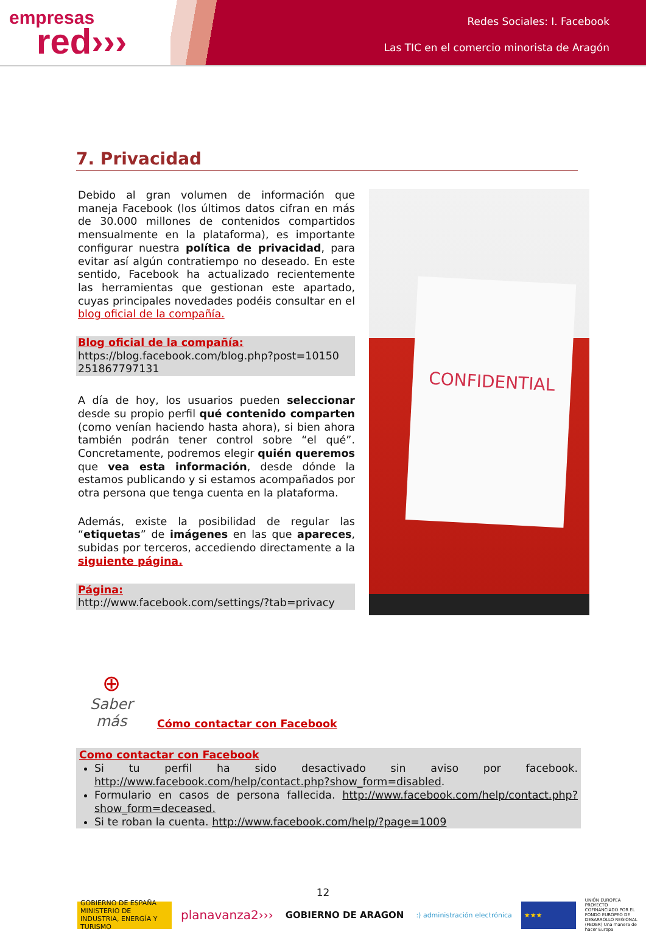empresas
red›››
Redes Sociales: I. Facebook
Las TIC en el comercio minorista de Aragón
7. Privacidad
Debido al gran volumen de información que maneja Facebook (los últimos datos cifran en más de 30.000 millones de contenidos compartidos mensualmente en la plataforma), es importante configurar nuestra política de privacidad, para evitar así algún contratiempo no deseado. En este sentido, Facebook ha actualizado recientemente las herramientas que gestionan este apartado, cuyas principales novedades podéis consultar en el blog oficial de la compañía.
Blog oficial de la compañía:
https://blog.facebook.com/blog.php?post=10150 251867797131
A día de hoy, los usuarios pueden seleccionar desde su propio perfil qué contenido comparten (como venían haciendo hasta ahora), si bien ahora también podrán tener control sobre “el qué”. Concretamente, podremos elegir quién queremos que vea esta información, desde dónde la estamos publicando y si estamos acompañados por otra persona que tenga cuenta en la plataforma.
Además, existe la posibilidad de regular las “etiquetas” de imágenes en las que apareces, subidas por terceros, accediendo directamente a la siguiente página.
Página:
http://www.facebook.com/settings/?tab=privacy
CONFIDENTIAL
⊕
Saber más
Cómo contactar con Facebook
Como contactar con Facebook
Si tu perfil ha sido desactivado sin aviso por facebook. http://www.facebook.com/help/contact.php?show_form=disabled.
Formulario en casos de persona fallecida. http://www.facebook.com/help/contact.php?show_form=deceased.
Si te roban la cuenta. http://www.facebook.com/help/?page=1009
12
GOBIERNO DE ESPAÑA MINISTERIO DE INDUSTRIA, ENERGÍA Y TURISMO
planavanza2›››
GOBIERNO DE ARAGON
:) administración electrónica ★★★
UNIÓN EUROPEA PROYECTO COFINANCIADO POR EL FONDO EUROPEO DE DESARROLLO REGIONAL (FEDER) Una manera de hacer Europa